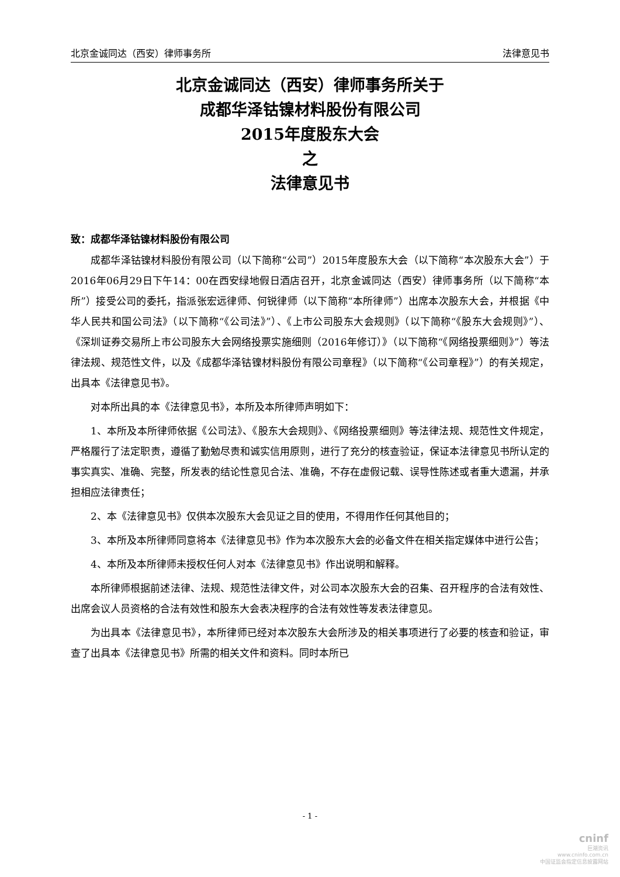北京金诚同达（西安）律师事务所 法律意见书
北京金诚同达（西安）律师事务所关于
成都华泽钴镍材料股份有限公司
2015年度股东大会
之
法律意见书
致：成都华泽钴镍材料股份有限公司
成都华泽钴镍材料股份有限公司（以下简称“公司”）2015年度股东大会（以下简称“本次股东大会”）于2016年06月29日下午14：00在西安绿地假日酒店召开，北京金诚同达（西安）律师事务所（以下简称“本所”）接受公司的委托，指派张宏远律师、何锐律师（以下简称“本所律师”）出席本次股东大会，并根据《中华人民共和国公司法》（以下简称“《公司法》”）、《上市公司股东大会规则》（以下简称“《股东大会规则》”）、《深圳证券交易所上市公司股东大会网络投票实施细则（2016年修订）》（以下简称“《网络投票细则》”）等法律法规、规范性文件，以及《成都华泽钴镍材料股份有限公司章程》（以下简称“《公司章程》”）的有关规定，出具本《法律意见书》。
对本所出具的本《法律意见书》，本所及本所律师声明如下：
1、本所及本所律师依据《公司法》、《股东大会规则》、《网络投票细则》等法律法规、规范性文件规定，严格履行了法定职责，遵循了勤勉尽责和诚实信用原则，进行了充分的核查验证，保证本法律意见书所认定的事实真实、准确、完整，所发表的结论性意见合法、准确，不存在虚假记载、误导性陈述或者重大遗漏，并承担相应法律责任；
2、本《法律意见书》仅供本次股东大会见证之目的使用，不得用作任何其他目的；
3、本所及本所律师同意将本《法律意见书》作为本次股东大会的必备文件在相关指定媒体中进行公告；
4、本所及本所律师未授权任何人对本《法律意见书》作出说明和解释。
本所律师根据前述法律、法规、规范性法律文件，对公司本次股东大会的召集、召开程序的合法有效性、出席会议人员资格的合法有效性和股东大会表决程序的合法有效性等发表法律意见。
为出具本《法律意见书》，本所律师已经对本次股东大会所涉及的相关事项进行了必要的核查和验证，审查了出具本《法律意见书》所需的相关文件和资料。同时本所已
- 1 -
cninf
巨潮资讯
www.cninfo.com.cn
中国证监会指定信息披露网站